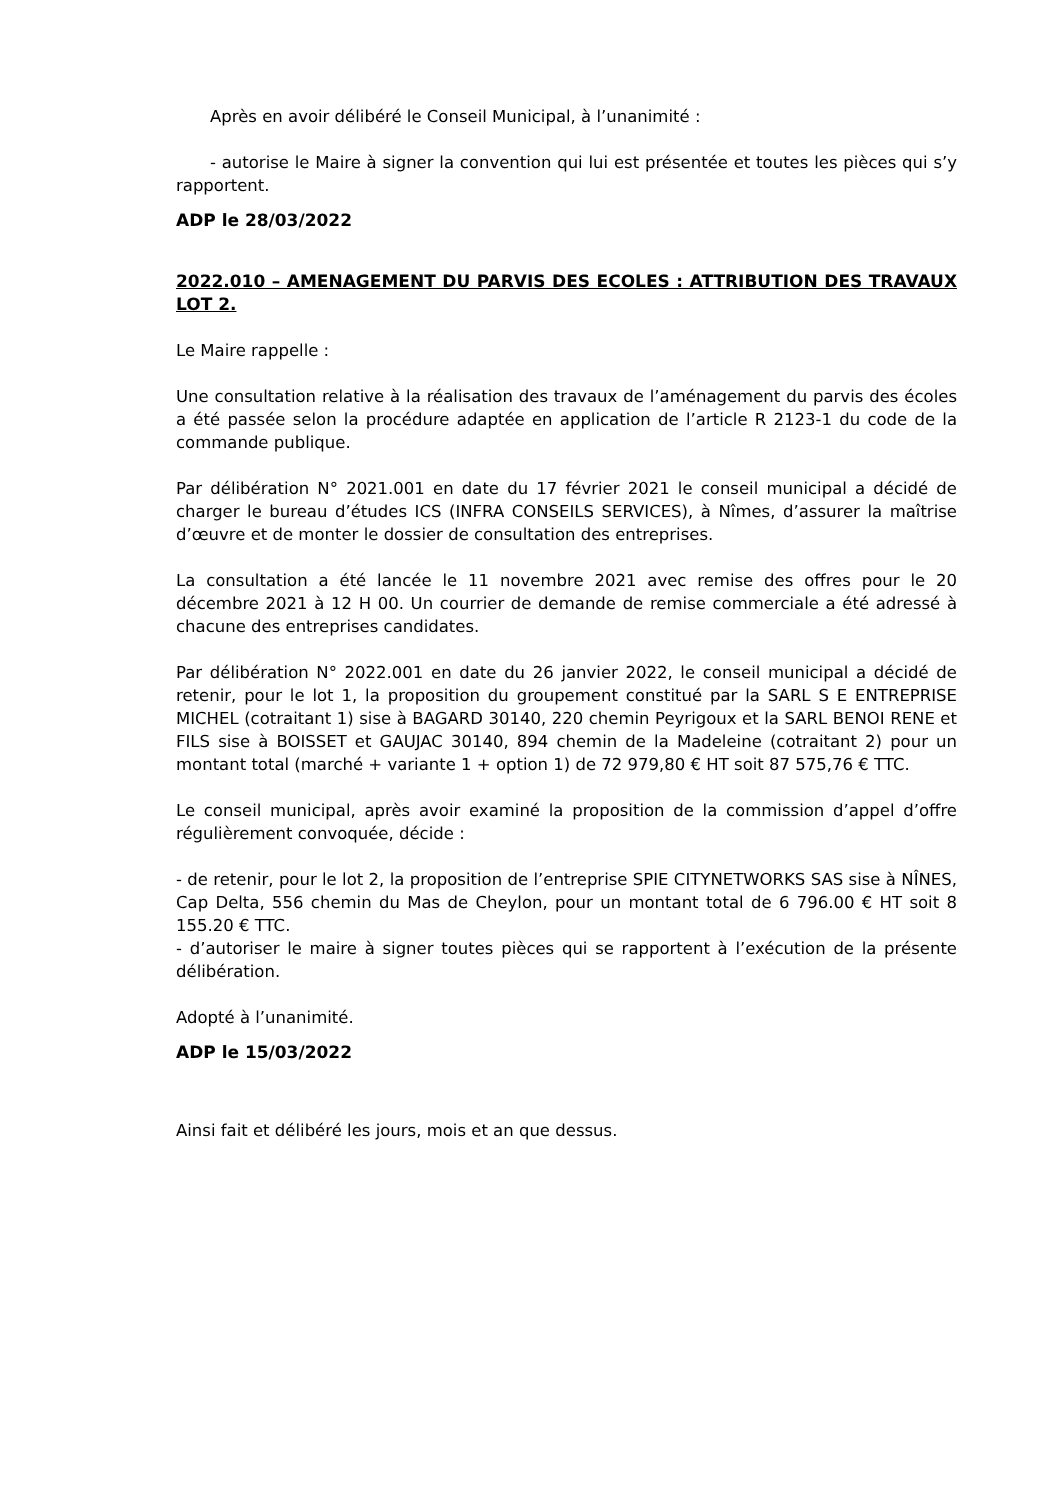Après en avoir délibéré le Conseil Municipal, à l’unanimité :
- autorise le Maire à signer la convention qui lui est présentée et toutes les pièces qui s’y rapportent.
ADP le 28/03/2022
2022.010 – AMENAGEMENT DU PARVIS DES ECOLES : ATTRIBUTION DES TRAVAUX LOT 2.
Le Maire rappelle :
Une consultation relative à la réalisation des travaux de l’aménagement du parvis des écoles a été passée selon la procédure adaptée en application de l’article R 2123-1 du code de la commande publique.
Par délibération N° 2021.001 en date du 17 février 2021 le conseil municipal a décidé de charger le bureau d’études ICS (INFRA CONSEILS SERVICES), à Nîmes, d’assurer la maîtrise d’œuvre et de monter le dossier de consultation des entreprises.
La consultation a été lancée le 11 novembre 2021 avec remise des offres pour le 20 décembre 2021 à 12 H 00. Un courrier de demande de remise commerciale a été adressé à chacune des entreprises candidates.
Par délibération N° 2022.001 en date du 26 janvier 2022, le conseil municipal a décidé de retenir, pour le lot 1, la proposition du groupement constitué par la SARL S E ENTREPRISE MICHEL (cotraitant 1) sise à BAGARD 30140, 220 chemin Peyrigoux et la SARL BENOI RENE et FILS sise à BOISSET et GAUJAC 30140, 894 chemin de la Madeleine (cotraitant 2) pour un montant total (marché + variante 1 + option 1) de 72 979,80 € HT soit 87 575,76 € TTC.
Le conseil municipal, après avoir examiné la proposition de la commission d’appel d’offre régulièrement convoquée, décide :
- de retenir, pour le lot 2, la proposition de l’entreprise SPIE CITYNETWORKS SAS sise à NÎNES, Cap Delta, 556 chemin du Mas de Cheylon, pour un montant total de 6 796.00 € HT soit 8 155.20 € TTC.
- d’autoriser le maire à signer toutes pièces qui se rapportent à l’exécution de la présente délibération.
Adopté à l’unanimité.
ADP le 15/03/2022
Ainsi fait et délibéré les jours, mois et an que dessus.